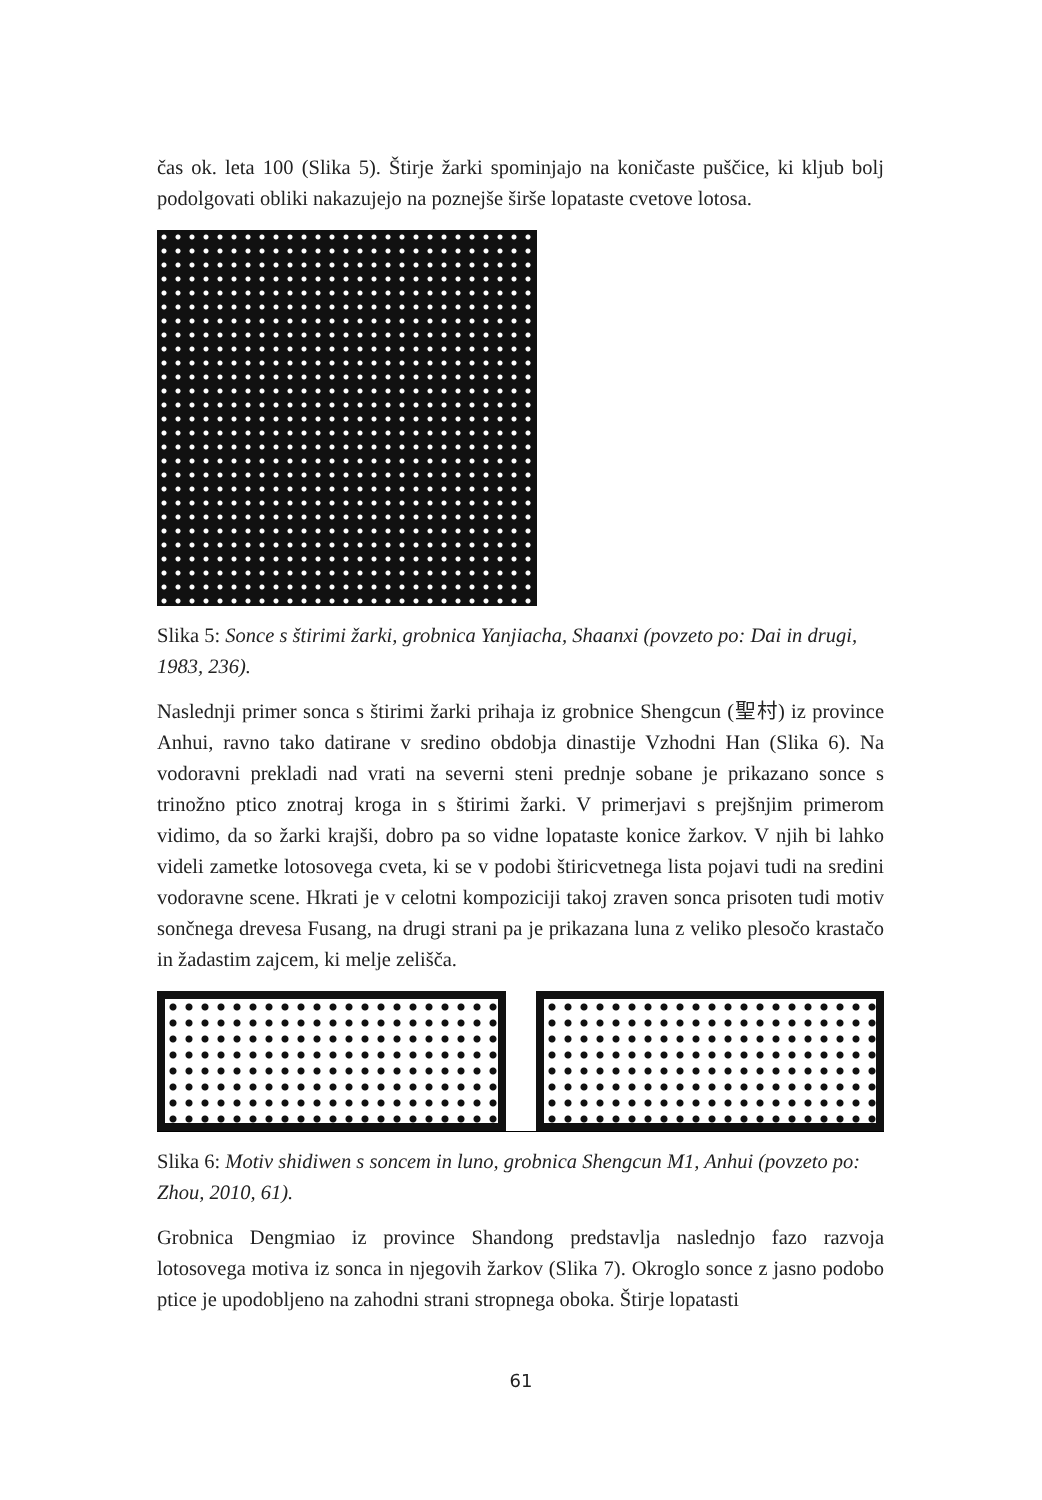čas ok. leta 100 (Slika 5). Štirje žarki spominjajo na koničaste puščice, ki kljub bolj podolgovati obliki nakazujejo na poznejše širše lopataste cvetove lotosa.
Slika 5: Sonce s štirimi žarki, grobnica Yanjiacha, Shaanxi (povzeto po: Dai in drugi, 1983, 236).
Naslednji primer sonca s štirimi žarki prihaja iz grobnice Shengcun (聖村) iz province Anhui, ravno tako datirane v sredino obdobja dinastije Vzhodni Han (Slika 6). Na vodoravni prekladi nad vrati na severni steni prednje sobane je prikazano sonce s trinožno ptico znotraj kroga in s štirimi žarki. V primerjavi s prejšnjim primerom vidimo, da so žarki krajši, dobro pa so vidne lopataste konice žarkov. V njih bi lahko videli zametke lotosovega cveta, ki se v podobi štiricvetnega lista pojavi tudi na sredini vodoravne scene. Hkrati je v celotni kompoziciji takoj zraven sonca prisoten tudi motiv sončnega drevesa Fusang, na drugi strani pa je prikazana luna z veliko plesočo krastačo in žadastim zajcem, ki melje zelišča.
Slika 6: Motiv shidiwen s soncem in luno, grobnica Shengcun M1, Anhui (povzeto po: Zhou, 2010, 61).
Grobnica Dengmiao iz province Shandong predstavlja naslednjo fazo razvoja lotosovega motiva iz sonca in njegovih žarkov (Slika 7). Okroglo sonce z jasno podobo ptice je upodobljeno na zahodni strani stropnega oboka. Štirje lopatasti
61